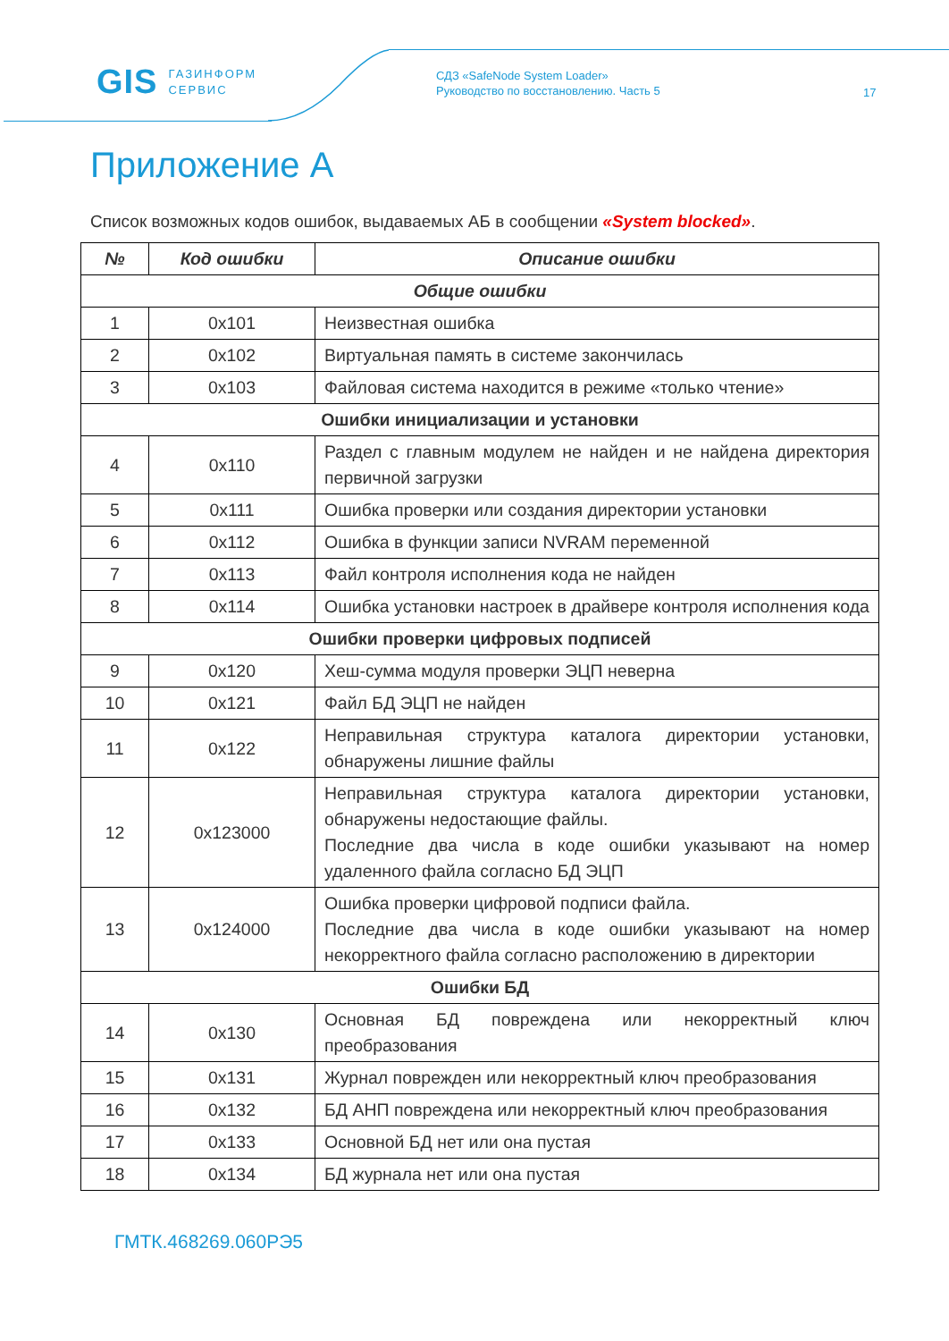GIS ГАЗИНФОРМ
СЕРВИС
СДЗ «SafeNode System Loader»
Руководство по восстановлению. Часть 5
17
Приложение А
Список возможных кодов ошибок, выдаваемых АБ в сообщении «System blocked».
| № | Код ошибки | Описание ошибки |
| --- | --- | --- |
| Общие ошибки | | |
| 1 | 0x101 | Неизвестная ошибка |
| 2 | 0x102 | Виртуальная память в системе закончилась |
| 3 | 0x103 | Файловая система находится в режиме «только чтение» |
| Ошибки инициализации и установки | | |
| 4 | 0x110 | Раздел с главным модулем не найден и не найдена директория первичной загрузки |
| 5 | 0x111 | Ошибка проверки или создания директории установки |
| 6 | 0x112 | Ошибка в функции записи NVRAM переменной |
| 7 | 0x113 | Файл контроля исполнения кода не найден |
| 8 | 0x114 | Ошибка установки настроек в драйвере контроля исполнения кода |
| Ошибки проверки цифровых подписей | | |
| 9 | 0x120 | Хеш-сумма модуля проверки ЭЦП неверна |
| 10 | 0x121 | Файл БД ЭЦП не найден |
| 11 | 0x122 | Неправильная структура каталога директории установки, обнаружены лишние файлы |
| 12 | 0x123000 | Неправильная структура каталога директории установки, обнаружены недостающие файлы. Последние два числа в коде ошибки указывают на номер удаленного файла согласно БД ЭЦП |
| 13 | 0x124000 | Ошибка проверки цифровой подписи файла. Последние два числа в коде ошибки указывают на номер некорректного файла согласно расположению в директории |
| Ошибки БД | | |
| 14 | 0x130 | Основная БД повреждена или некорректный ключ преобразования |
| 15 | 0x131 | Журнал поврежден или некорректный ключ преобразования |
| 16 | 0x132 | БД АНП повреждена или некорректный ключ преобразования |
| 17 | 0x133 | Основной БД нет или она пустая |
| 18 | 0x134 | БД журнала нет или она пустая |
ГМТК.468269.060РЭ5